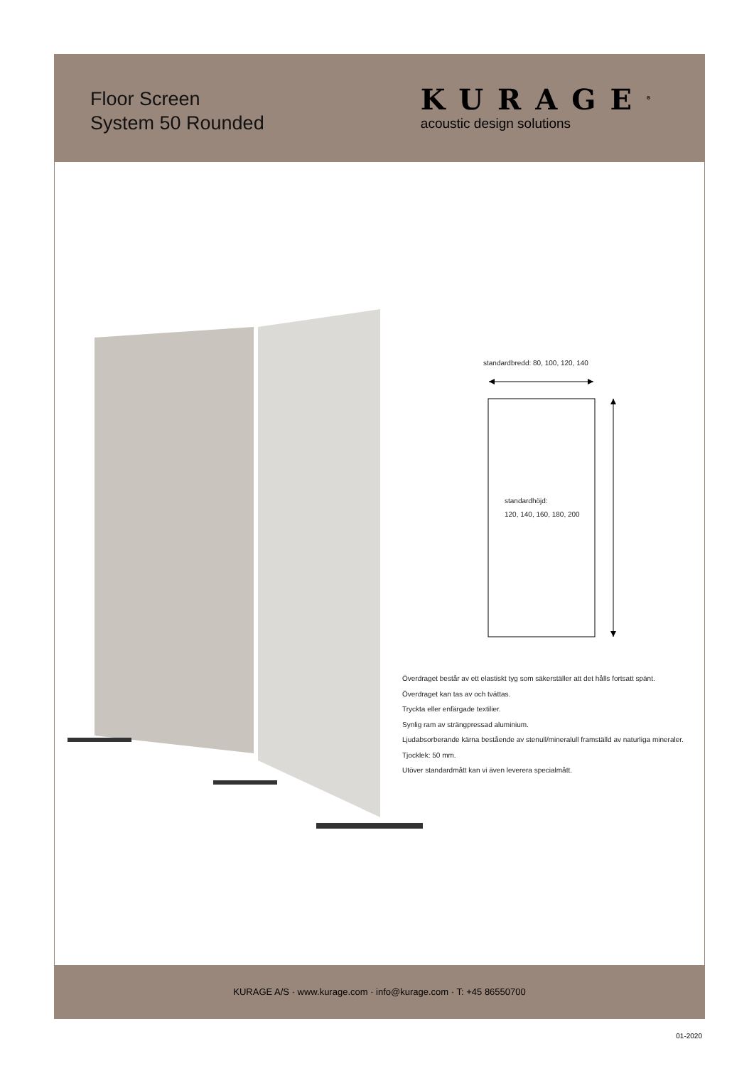Floor Screen
System 50 Rounded
KURAGE<sup>®</sup>
acoustic design solutions
standardbredd: 80, 100, 120, 140
standardhöjd:
120, 140, 160, 180, 200
Överdraget består av ett elastiskt tyg som säkerställer att det hålls fortsatt spänt.
Överdraget kan tas av och tvättas.
Tryckta eller enfärgade textilier.
Synlig ram av strängpressad aluminium.
Ljudabsorberande kärna bestående av stenull/mineralull framställd av naturliga mineraler.
Tjocklek: 50 mm.
Utöver standardmått kan vi även leverera specialmått.
KURAGE A/S · www.kurage.com · info@kurage.com · T: +45 86550700
01-2020